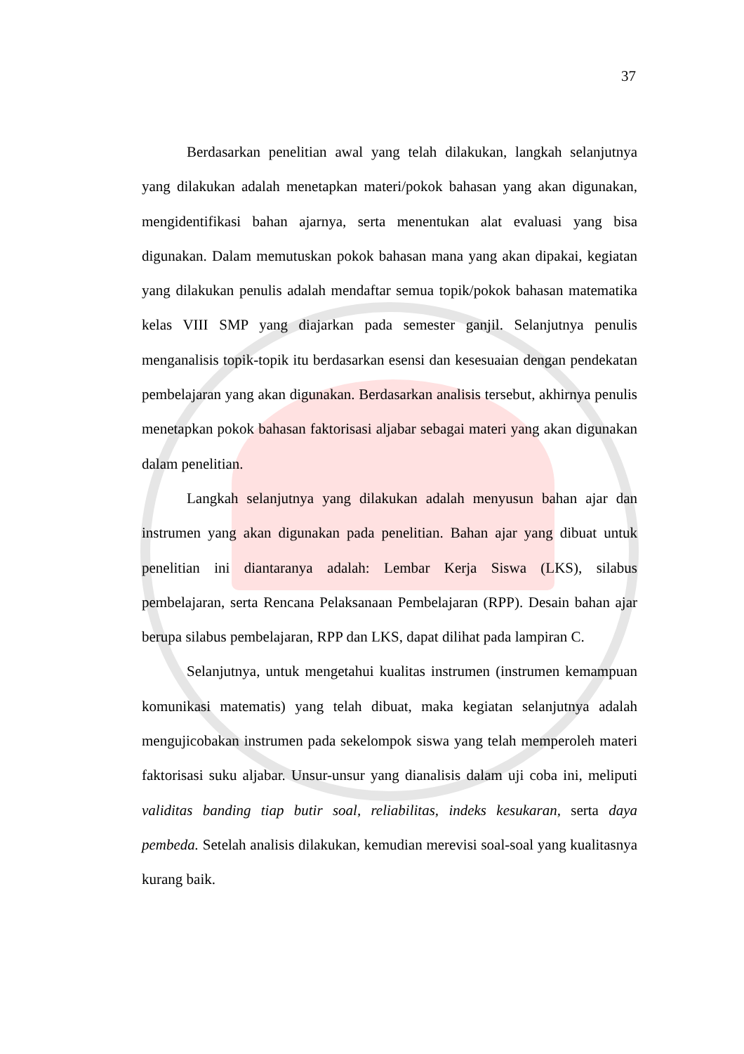37
Berdasarkan penelitian awal yang telah dilakukan, langkah selanjutnya yang dilakukan adalah menetapkan materi/pokok bahasan yang akan digunakan, mengidentifikasi bahan ajarnya, serta menentukan alat evaluasi yang bisa digunakan. Dalam memutuskan pokok bahasan mana yang akan dipakai, kegiatan yang dilakukan penulis adalah mendaftar semua topik/pokok bahasan matematika kelas VIII SMP yang diajarkan pada semester ganjil. Selanjutnya penulis menganalisis topik-topik itu berdasarkan esensi dan kesesuaian dengan pendekatan pembelajaran yang akan digunakan. Berdasarkan analisis tersebut, akhirnya penulis menetapkan pokok bahasan faktorisasi aljabar sebagai materi yang akan digunakan dalam penelitian.
Langkah selanjutnya yang dilakukan adalah menyusun bahan ajar dan instrumen yang akan digunakan pada penelitian. Bahan ajar yang dibuat untuk penelitian ini diantaranya adalah: Lembar Kerja Siswa (LKS), silabus pembelajaran, serta Rencana Pelaksanaan Pembelajaran (RPP). Desain bahan ajar berupa silabus pembelajaran, RPP dan LKS, dapat dilihat pada lampiran C.
Selanjutnya, untuk mengetahui kualitas instrumen (instrumen kemampuan komunikasi matematis) yang telah dibuat, maka kegiatan selanjutnya adalah mengujicobakan instrumen pada sekelompok siswa yang telah memperoleh materi faktorisasi suku aljabar. Unsur-unsur yang dianalisis dalam uji coba ini, meliputi validitas banding tiap butir soal, reliabilitas, indeks kesukaran, serta daya pembeda. Setelah analisis dilakukan, kemudian merevisi soal-soal yang kualitasnya kurang baik.